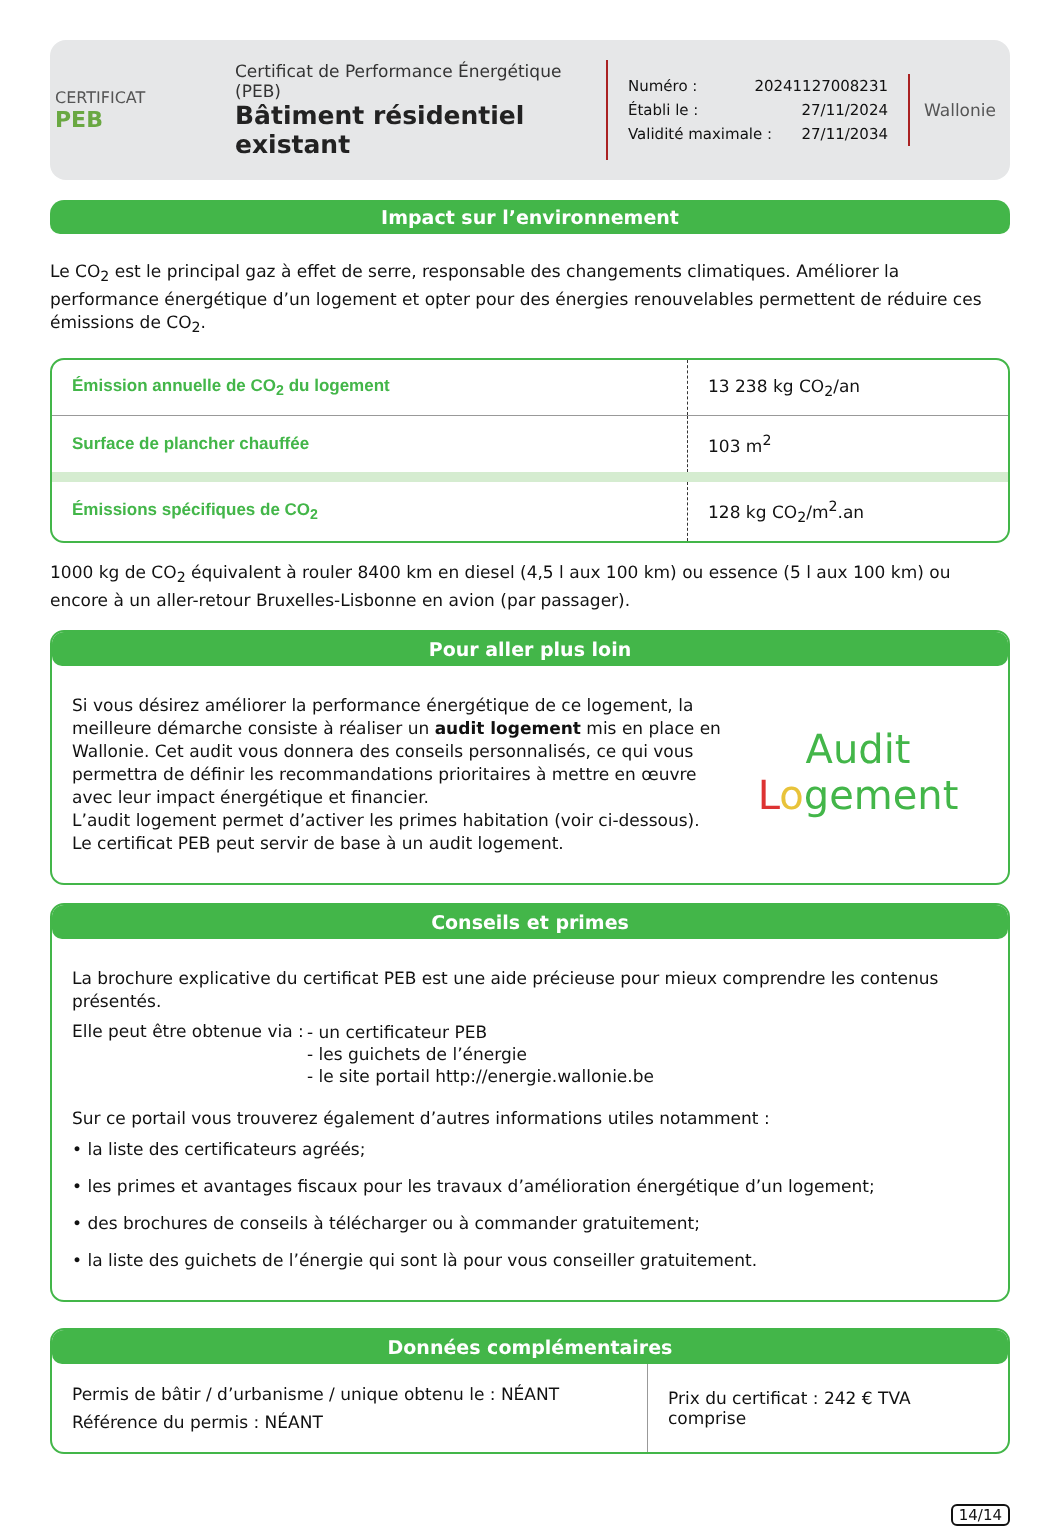CERTIFICAT
PEB
Certificat de Performance Énergétique (PEB)
Bâtiment résidentiel existant
Numéro : 20241127008231
Établi le : 27/11/2024
Validité maximale : 27/11/2034
Wallonie
Impact sur l’environnement
Le CO<sub>2</sub> est le principal gaz à effet de serre, responsable des changements climatiques. Améliorer la performance énergétique d’un logement et opter pour des énergies renouvelables permettent de réduire ces émissions de CO<sub>2</sub>.
| Émission annuelle de CO<sub>2</sub> du logement | 13 238 kg CO<sub>2</sub>/an |
| Surface de plancher chauffée | 103 m<sup>2</sup> |
| Émissions spécifiques de CO<sub>2</sub> | 128 kg CO<sub>2</sub>/m<sup>2</sup>.an |
1000 kg de CO<sub>2</sub> équivalent à rouler 8400 km en diesel (4,5 l aux 100 km) ou essence (5 l aux 100 km) ou encore à un aller-retour Bruxelles-Lisbonne en avion (par passager).
Pour aller plus loin
Si vous désirez améliorer la performance énergétique de ce logement, la meilleure démarche consiste à réaliser un audit logement mis en place en Wallonie. Cet audit vous donnera des conseils personnalisés, ce qui vous permettra de définir les recommandations prioritaires à mettre en œuvre avec leur impact énergétique et financier.
L’audit logement permet d’activer les primes habitation (voir ci-dessous).
Le certificat PEB peut servir de base à un audit logement.
Audit
Logement
Conseils et primes
La brochure explicative du certificat PEB est une aide précieuse pour mieux comprendre les contenus présentés.
Elle peut être obtenue via :
- un certificateur PEB
- les guichets de l’énergie
- le site portail http://energie.wallonie.be
Sur ce portail vous trouverez également d’autres informations utiles notamment :
• la liste des certificateurs agréés;
• les primes et avantages fiscaux pour les travaux d’amélioration énergétique d’un logement;
• des brochures de conseils à télécharger ou à commander gratuitement;
• la liste des guichets de l’énergie qui sont là pour vous conseiller gratuitement.
Données complémentaires
| Permis de bâtir / d’urbanisme / unique obtenu le : NÉANT Référence du permis : NÉANT | Prix du certificat : 242 € TVA comprise |
14/14